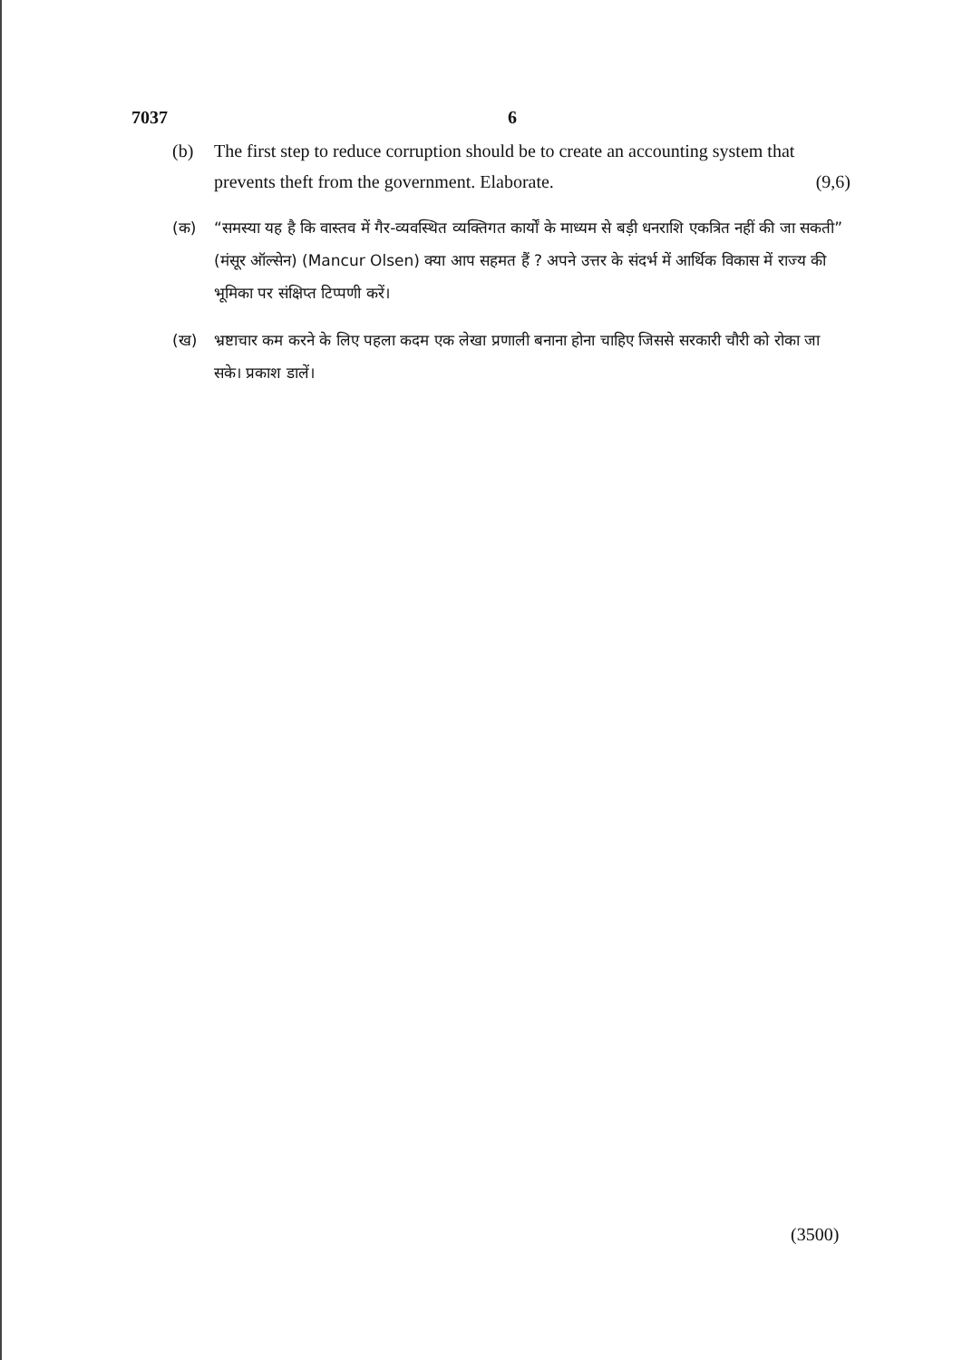7037 6
(b) The first step to reduce corruption should be to create an accounting system that prevents theft from the government. Elaborate. (9,6)
(क) “समस्या यह है कि वास्तव में गैर-व्यवस्थित व्यक्तिगत कार्यों के माध्यम से बड़ी धनराशि एकत्रित नहीं की जा सकती” (मंसूर ऑल्सेन) (Mancur Olsen) क्या आप सहमत हैं ? अपने उत्तर के संदर्भ में आर्थिक विकास में राज्य की भूमिका पर संक्षिप्त टिप्पणी करें।
(ख) भ्रष्टाचार कम करने के लिए पहला कदम एक लेखा प्रणाली बनाना होना चाहिए जिससे सरकारी चौरी को रोका जा सके। प्रकाश डालें।
(3500)